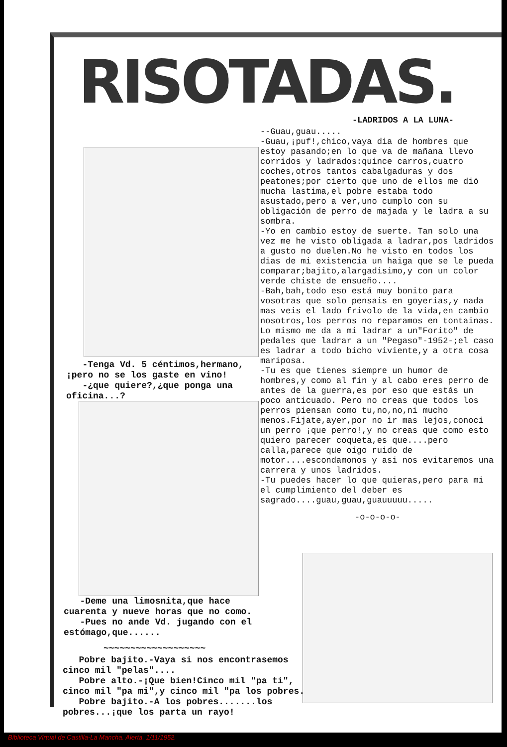RISOTADAS.
-LADRIDOS A LA LUNA-
--Guau,guau.....
-Guau,¡puf!,chico,vaya dia de hombres que estoy pasando;en lo que va de mañana llevo corridos y ladrados:quince carros,cuatro coches,otros tantos cabalgaduras y dos peatones;por cierto que uno de ellos me dió mucha lastima,el pobre estaba todo asustado,pero a ver,uno cumplo con su obligación de perro de majada y le ladra a su sombra.
-Yo en cambio estoy de suerte. Tan solo una vez me he visto obligada a ladrar,pos ladridos a gusto no duelen.No he visto en todos los dias de mi existencia un haiga que se le pueda comparar;bajito,alargadisimo,y con un color verde chiste de ensueño....
-Bah,bah,todo eso está muy bonito para vosotras que solo pensais en goyerias,y nada mas veis el lado frivolo de la vida,en cambio nosotros,los perros no reparamos en tontainas. Lo mismo me da a mi ladrar a un"Forito" de pedales que ladrar a un "Pegaso"-1952-;el caso es ladrar a todo bicho viviente,y a otra cosa mariposa.
-Tu es que tienes siempre un humor de hombres,y como al fin y al cabo eres perro de antes de la guerra,es por eso que estás un poco anticuado. Pero no creas que todos los perros piensan como tu,no,no,ni mucho menos.Fijate,ayer,por no ir mas lejos,conoci un perro ¡que perro!,y no creas que como esto quiero parecer coqueta,es que....pero calla,parece que oigo ruido de motor....escondamonos y asi nos evitaremos una carrera y unos ladridos.
-Tu puedes hacer lo que quieras,pero para mi el cumplimiento del deber es sagrado....guau,guau,guauuuuu.....
-o-o-o-o-
-Tenga Vd. 5 céntimos,hermano, ¡pero no se los gaste en vino!
-¿que quiere?,¿que ponga una oficina...?
-Deme una limosnita,que hace cuarenta y nueve horas que no como.
-Pues no ande Vd. jugando con el estómago,que......
~~~~~~~~~~~~~~~~~~~
Pobre bajito.-Vaya si nos encontrasemos cinco mil "pelas"....
Pobre alto.-¡Que bien!Cinco mil "pa ti", cinco mil "pa mi",y cinco mil "pa los pobres.
Pobre bajito.-A los pobres.......los pobres...¡que los parta un rayo!
Biblioteca Virtual de Castilla-La Mancha. Alerta. 1/11/1952.